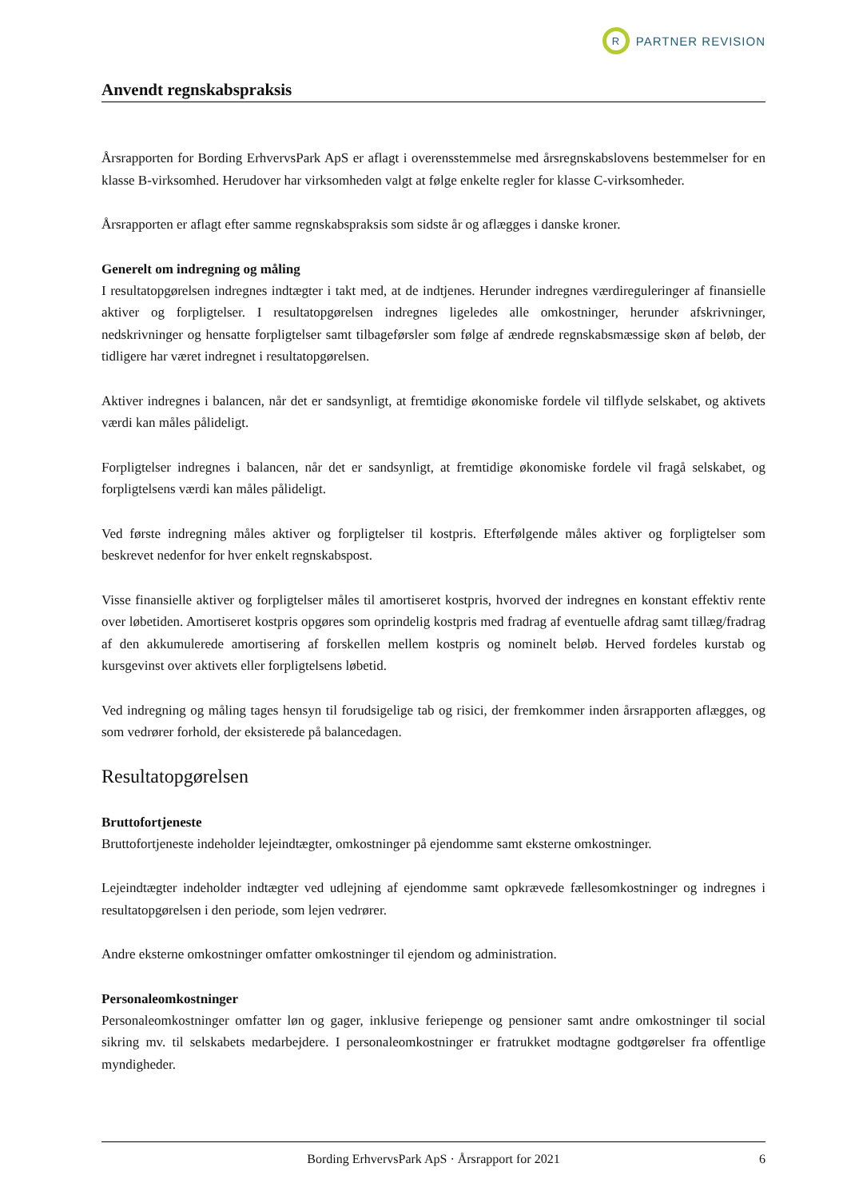R
PARTNER REVISION
Anvendt regnskabspraksis
Årsrapporten for Bording ErhvervsPark ApS er aflagt i overensstemmelse med årsregnskabslovens bestemmelser for en klasse B-virksomhed. Herudover har virksomheden valgt at følge enkelte regler for klasse C-virksomheder.
Årsrapporten er aflagt efter samme regnskabspraksis som sidste år og aflægges i danske kroner.
Generelt om indregning og måling
I resultatopgørelsen indregnes indtægter i takt med, at de indtjenes. Herunder indregnes værdireguleringer af finansielle aktiver og forpligtelser. I resultatopgørelsen indregnes ligeledes alle omkostninger, herunder afskrivninger, nedskrivninger og hensatte forpligtelser samt tilbageførsler som følge af ændrede regnskabsmæssige skøn af beløb, der tidligere har været indregnet i resultatopgørelsen.
Aktiver indregnes i balancen, når det er sandsynligt, at fremtidige økonomiske fordele vil tilflyde selskabet, og aktivets værdi kan måles pålideligt.
Forpligtelser indregnes i balancen, når det er sandsynligt, at fremtidige økonomiske fordele vil fragå selskabet, og forpligtelsens værdi kan måles pålideligt.
Ved første indregning måles aktiver og forpligtelser til kostpris. Efterfølgende måles aktiver og forpligtelser som beskrevet nedenfor for hver enkelt regnskabspost.
Visse finansielle aktiver og forpligtelser måles til amortiseret kostpris, hvorved der indregnes en konstant effektiv rente over løbetiden. Amortiseret kostpris opgøres som oprindelig kostpris med fradrag af eventuelle afdrag samt tillæg/fradrag af den akkumulerede amortisering af forskellen mellem kostpris og nominelt beløb. Herved fordeles kurstab og kursgevinst over aktivets eller forpligtelsens løbetid.
Ved indregning og måling tages hensyn til forudsigelige tab og risici, der fremkommer inden årsrapporten aflægges, og som vedrører forhold, der eksisterede på balancedagen.
Resultatopgørelsen
Bruttofortjeneste
Bruttofortjeneste indeholder lejeindtægter, omkostninger på ejendomme samt eksterne omkostninger.
Lejeindtægter indeholder indtægter ved udlejning af ejendomme samt opkrævede fællesomkostninger og indregnes i resultatopgørelsen i den periode, som lejen vedrører.
Andre eksterne omkostninger omfatter omkostninger til ejendom og administration.
Personaleomkostninger
Personaleomkostninger omfatter løn og gager, inklusive feriepenge og pensioner samt andre omkostninger til social sikring mv. til selskabets medarbejdere. I personaleomkostninger er fratrukket modtagne godtgørelser fra offentlige myndigheder.
Bording ErhvervsPark ApS · Årsrapport for 2021 6